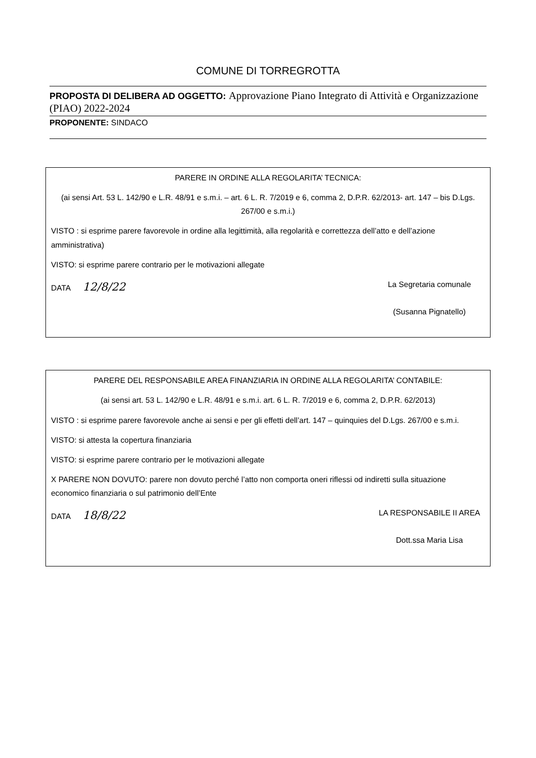COMUNE DI TORREGROTTA
PROPOSTA DI DELIBERA AD OGGETTO: Approvazione Piano Integrato di Attività e Organizzazione (PIAO) 2022-2024
PROPONENTE: SINDACO
PARERE IN ORDINE ALLA REGOLARITA’ TECNICA:
(ai sensi Art. 53 L. 142/90 e L.R. 48/91 e s.m.i. – art. 6 L. R. 7/2019 e 6, comma 2, D.P.R. 62/2013- art. 147 – bis D.Lgs. 267/00 e s.m.i.)
VISTO : si esprime parere favorevole in ordine alla legittimità, alla regolarità e correttezza dell’atto e dell’azione amministrativa)
VISTO: si esprime parere contrario per le motivazioni allegate
DATA 12/8/22
La Segretaria comunale
(Susanna Pignatello)
PARERE DEL RESPONSABILE AREA FINANZIARIA IN ORDINE ALLA REGOLARITA’ CONTABILE:
(ai sensi art. 53 L. 142/90 e L.R. 48/91 e s.m.i. art. 6 L. R. 7/2019 e 6, comma 2, D.P.R. 62/2013)
VISTO : si esprime parere favorevole anche ai sensi e per gli effetti dell’art. 147 – quinquies del D.Lgs. 267/00 e s.m.i.
VISTO: si attesta la copertura finanziaria
VISTO: si esprime parere contrario per le motivazioni allegate
X PARERE NON DOVUTO: parere non dovuto perché l’atto non comporta oneri riflessi od indiretti sulla situazione economico finanziaria o sul patrimonio dell’Ente
DATA 18/8/22
LA RESPONSABILE II AREA
Dott.ssa Maria Lisa